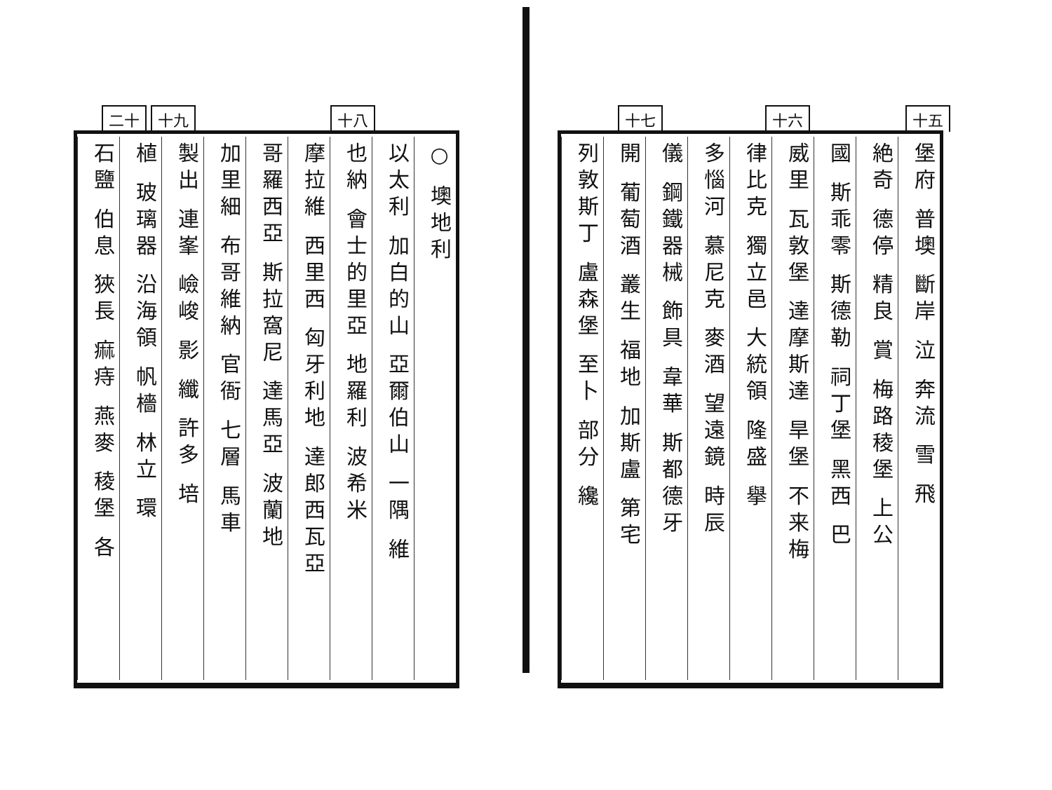十五 十六 十七
堡府 普墺 斷岸 泣 奔流 雪 飛
絶奇 德停 精良 賞 梅路稜堡 上公
國 斯乖零 斯德勒 祠丁堡 黑西 巴
威里 瓦敦堡 達摩斯達 旱堡 不来梅
律比克 獨立邑 大統領 隆盛 擧
多惱河 慕尼克 麥酒 望遠鏡 時辰
儀 鋼鐵器械 飾具 韋華 斯都德牙
開 葡萄酒 叢生 福地 加斯盧 第宅
列敦斯丁 盧森堡 至卜 部分 纔
十八 十九 二十
○ 墺地利
以太利 加白的山 亞爾伯山 一隅 維
也納 會士的里亞 地羅利 波希米
摩拉維 西里西 匈牙利地 達郎西瓦亞
哥羅西亞 斯拉窩尼 達馬亞 波蘭地
加里細 布哥維納 官衙 七層 馬車
製出 連峯 嶮峻 影 纖 許多 培
植 玻璃器 沿海領 帆檣 林立 環
石鹽 伯息 狹長 痲痔 燕麥 稜堡 各